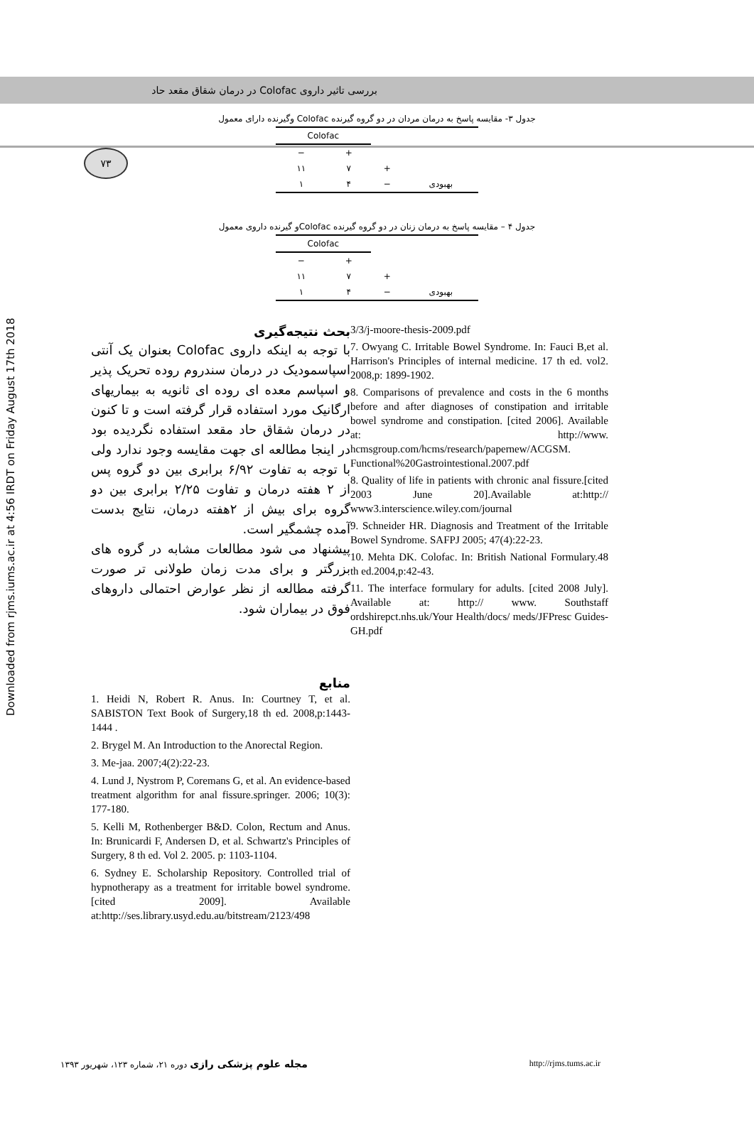۷۳
بررسی تاثیر داروی Colofac در درمان شقاق مقعد حاد
Downloaded from rjms.iums.ac.ir at 4:56 IRDT on Friday August 17th 2018
جدول ۳- مقایسه پاسخ به درمان مردان در دو گروه گیرنده Colofac وگیرنده دارای معمول
| | | Colofac | |
| --- | --- | --- | --- |
| | | + | − |
| | + | ۷ | ۱۱ |
| بهبودی | − | ۴ | ۱ |
جدول ۴ – مقایسه پاسخ به درمان زنان در دو گروه گیرنده Colofacو گیرنده داروی معمول
| | | Colofac | |
| --- | --- | --- | --- |
| | | + | − |
| | + | ۷ | ۱۱ |
| بهبودی | − | ۴ | ۱ |
بحث نتیجه‌گیری
با توجه به اینکه داروی Colofac بعنوان یک آنتی اسپاسمودیک در درمان سندروم روده تحریک پذیر و اسپاسم معده ای روده ای ثانویه به بیماریهای ارگانیک مورد استفاده قرار گرفته است و تا کنون در درمان شقاق حاد مقعد استفاده نگردیده بود در اینجا مطالعه ای جهت مقایسه وجود ندارد ولی با توجه به تفاوت ۶/۹۲ برابری بین دو گروه پس از ۲ هفته درمان و تفاوت ۲/۲۵ برابری بین دو گروه برای بیش از ۲هفته درمان، نتایج بدست آمده چشمگیر است.
پیشنهاد می شود مطالعات مشابه در گروه های بزرگتر و برای مدت زمان طولانی تر صورت گرفته مطالعه از نظر عوارض احتمالی داروهای فوق در بیماران شود.
منابع
1. Heidi N, Robert R. Anus. In: Courtney T, et al. SABISTON Text Book of Surgery,18 th ed. 2008,p:1443-1444 .
2. Brygel M. An Introduction to the Anorectal Region.
3. Me-jaa. 2007;4(2):22-23.
4. Lund J, Nystrom P, Coremans G, et al. An evidence-based treatment algorithm for anal fissure.springer. 2006; 10(3): 177-180.
5. Kelli M, Rothenberger B&D. Colon, Rectum and Anus. In: Brunicardi F, Andersen D, et al. Schwartz's Principles of Surgery, 8 th ed. Vol 2. 2005. p: 1103-1104.
6. Sydney E. Scholarship Repository. Controlled trial of hypnotherapy as a treatment for irritable bowel syndrome. [cited 2009]. Available at:http://ses.library.usyd.edu.au/bitstream/2123/498
3/3/j-moore-thesis-2009.pdf
7. Owyang C. Irritable Bowel Syndrome. In: Fauci B,et al. Harrison's Principles of internal medicine. 17 th ed. vol2. 2008,p: 1899-1902.
8. Comparisons of prevalence and costs in the 6 months before and after diagnoses of constipation and irritable bowel syndrome and constipation. [cited 2006]. Available at: http://www. hcmsgroup.com/hcms/research/papernew/ACGSM. Functional%20Gastrointestional.2007.pdf
8. Quality of life in patients with chronic anal fissure.[cited 2003 June 20].Available at:http:// www3.interscience.wiley.com/journal
9. Schneider HR. Diagnosis and Treatment of the Irritable Bowel Syndrome. SAFPJ 2005; 47(4):22-23.
10. Mehta DK. Colofac. In: British National Formulary.48 th ed.2004,p:42-43.
11. The interface formulary for adults. [cited 2008 July]. Available at: http:// www. Southstaff ordshirepct.nhs.uk/Your Health/docs/ meds/JFPresc Guides-GH.pdf
مجله علوم پزشکی رازی دوره ۲۱، شماره ۱۲۳، شهریور ۱۳۹۳
http://rjms.tums.ac.ir